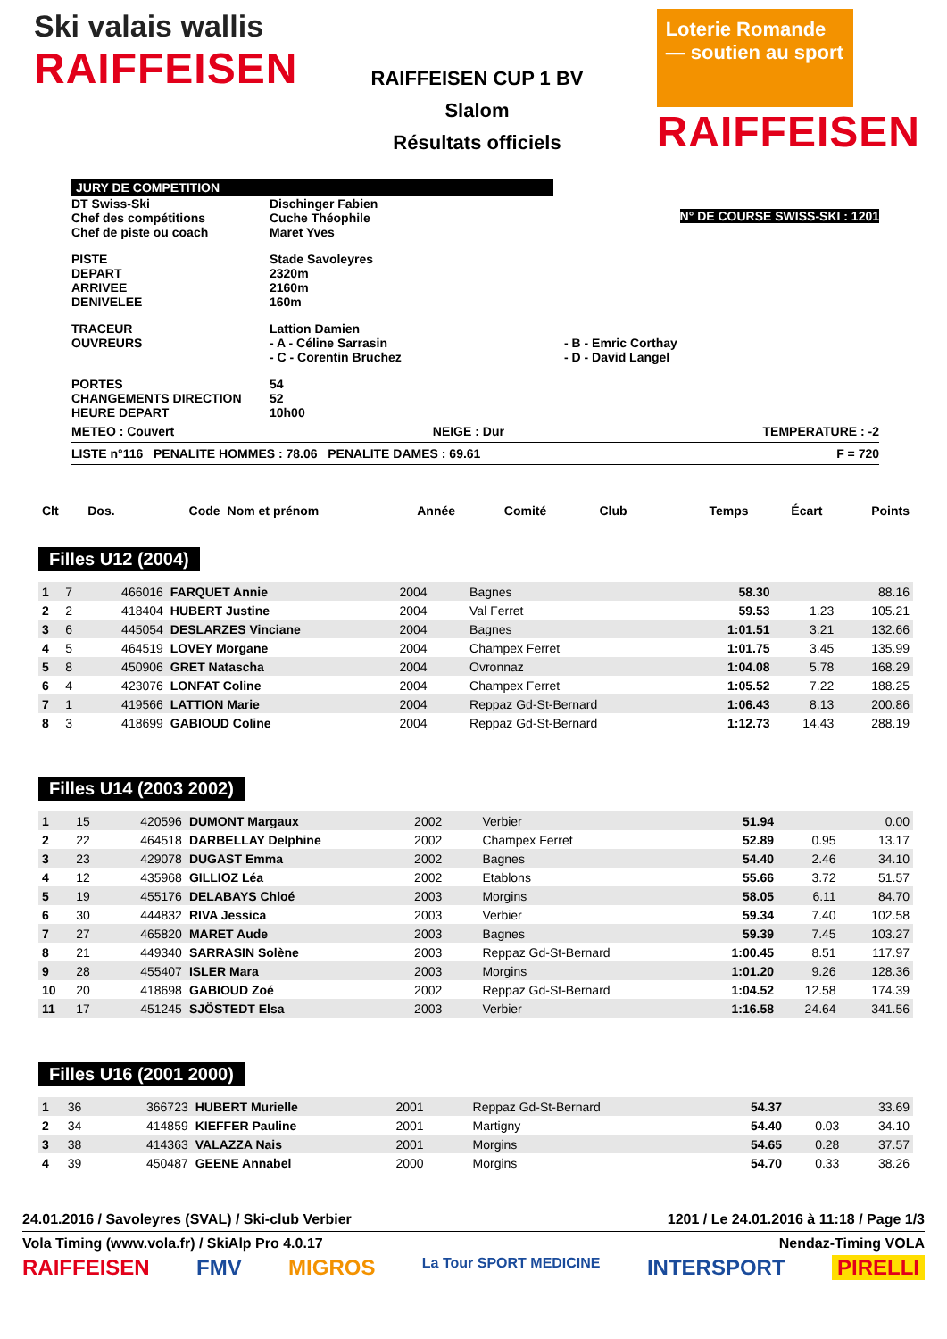Ski valais wallis
RAIFFEISEN
RAIFFEISEN CUP 1 BV
Slalom
Résultats officiels
Loterie Romande — soutien au sport
RAIFFEISEN
JURY DE COMPETITION
DT Swiss-Ski
Chef des compétitions
Chef de piste ou coach
Dischinger Fabien
Cuche Théophile
Maret Yves
N° DE COURSE SWISS-SKI : 1201
PISTE
DEPART
ARRIVEE
DENIVELEE
Stade Savoleyres
2320m
2160m
160m
TRACEUR
OUVREURS
Lattion Damien
- A - Céline Sarrasin
- C - Corentin Bruchez
- B - Emric Corthay
- D - David Langel
PORTES
CHANGEMENTS DIRECTION
HEURE DEPART
54
52
10h00
METEO : Couvert NEIGE : Dur TEMPERATURE : -2
LISTE n°116 PENALITE HOMMES : 78.06 PENALITE DAMES : 69.61 F = 720
| Clt | Dos. | Code | Nom et prénom | Année | Comité | Club | Temps | Écart | Points |
| --- | --- | --- | --- | --- | --- | --- | --- | --- | --- |
Filles U12 (2004)
| 1 | 7 | 466016 | FARQUET Annie | 2004 | | Bagnes | 58.30 | | 88.16 |
| 2 | 2 | 418404 | HUBERT Justine | 2004 | | Val Ferret | 59.53 | 1.23 | 105.21 |
| 3 | 6 | 445054 | DESLARZES Vinciane | 2004 | | Bagnes | 1:01.51 | 3.21 | 132.66 |
| 4 | 5 | 464519 | LOVEY Morgane | 2004 | | Champex Ferret | 1:01.75 | 3.45 | 135.99 |
| 5 | 8 | 450906 | GRET Natascha | 2004 | | Ovronnaz | 1:04.08 | 5.78 | 168.29 |
| 6 | 4 | 423076 | LONFAT Coline | 2004 | | Champex Ferret | 1:05.52 | 7.22 | 188.25 |
| 7 | 1 | 419566 | LATTION Marie | 2004 | | Reppaz Gd-St-Bernard | 1:06.43 | 8.13 | 200.86 |
| 8 | 3 | 418699 | GABIOUD Coline | 2004 | | Reppaz Gd-St-Bernard | 1:12.73 | 14.43 | 288.19 |
Filles U14 (2003 2002)
| 1 | 15 | 420596 | DUMONT Margaux | 2002 | | Verbier | 51.94 | | 0.00 |
| 2 | 22 | 464518 | DARBELLAY Delphine | 2002 | | Champex Ferret | 52.89 | 0.95 | 13.17 |
| 3 | 23 | 429078 | DUGAST Emma | 2002 | | Bagnes | 54.40 | 2.46 | 34.10 |
| 4 | 12 | 435968 | GILLIOZ Léa | 2002 | | Etablons | 55.66 | 3.72 | 51.57 |
| 5 | 19 | 455176 | DELABAYS Chloé | 2003 | | Morgins | 58.05 | 6.11 | 84.70 |
| 6 | 30 | 444832 | RIVA Jessica | 2003 | | Verbier | 59.34 | 7.40 | 102.58 |
| 7 | 27 | 465820 | MARET Aude | 2003 | | Bagnes | 59.39 | 7.45 | 103.27 |
| 8 | 21 | 449340 | SARRASIN Solène | 2003 | | Reppaz Gd-St-Bernard | 1:00.45 | 8.51 | 117.97 |
| 9 | 28 | 455407 | ISLER Mara | 2003 | | Morgins | 1:01.20 | 9.26 | 128.36 |
| 10 | 20 | 418698 | GABIOUD Zoé | 2002 | | Reppaz Gd-St-Bernard | 1:04.52 | 12.58 | 174.39 |
| 11 | 17 | 451245 | SJÖSTEDT Elsa | 2003 | | Verbier | 1:16.58 | 24.64 | 341.56 |
Filles U16 (2001 2000)
| 1 | 36 | 366723 | HUBERT Murielle | 2001 | | Reppaz Gd-St-Bernard | 54.37 | | 33.69 |
| 2 | 34 | 414859 | KIEFFER Pauline | 2001 | | Martigny | 54.40 | 0.03 | 34.10 |
| 3 | 38 | 414363 | VALAZZA Nais | 2001 | | Morgins | 54.65 | 0.28 | 37.57 |
| 4 | 39 | 450487 | GEENE Annabel | 2000 | | Morgins | 54.70 | 0.33 | 38.26 |
24.01.2016 / Savoleyres (SVAL) / Ski-club Verbier 1201 / Le 24.01.2016 à 11:18 / Page 1/3
Vola Timing (www.vola.fr) / SkiAlp Pro 4.0.17 Nendaz-Timing VOLA
RAIFFEISEN FMV MIGROS La Tour SPORT MEDICINE INTERSPORT PIRELLI